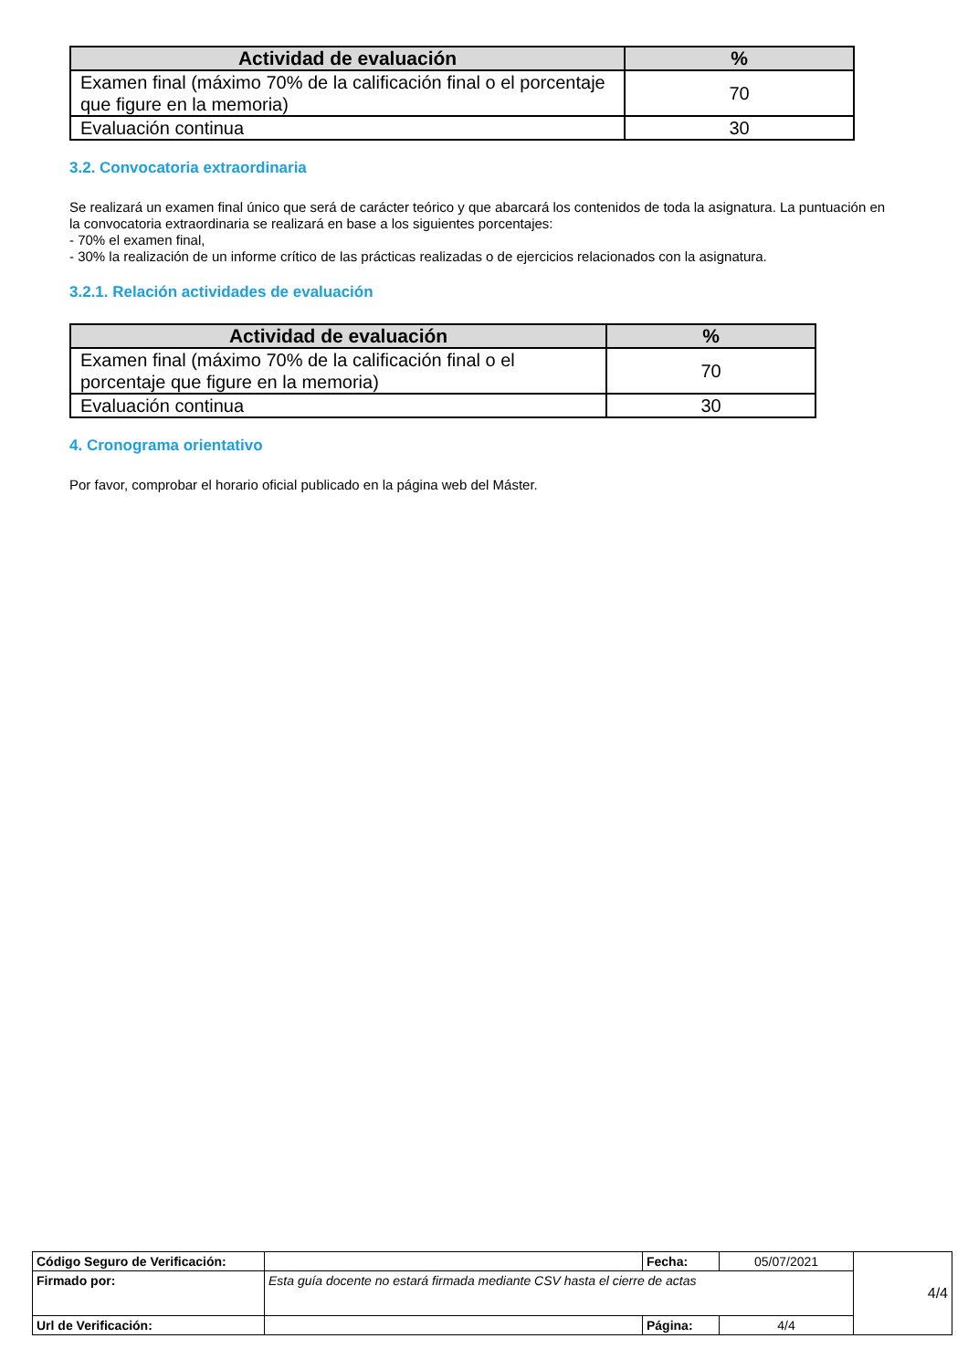| Actividad de evaluación | % |
| --- | --- |
| Examen final (máximo 70% de la calificación final o el porcentaje que figure en la memoria) | 70 |
| Evaluación continua | 30 |
3.2. Convocatoria extraordinaria
Se realizará un examen final único que será de carácter teórico y que abarcará los contenidos de toda la asignatura. La puntuación en la convocatoria extraordinaria se realizará en base a los siguientes porcentajes:
- 70% el examen final,
- 30% la realización de un informe crítico de las prácticas realizadas o de ejercicios relacionados con la asignatura.
3.2.1. Relación actividades de evaluación
| Actividad de evaluación | % |
| --- | --- |
| Examen final (máximo 70% de la calificación final o el porcentaje que figure en la memoria) | 70 |
| Evaluación continua | 30 |
4. Cronograma orientativo
Por favor, comprobar el horario oficial publicado en la página web del Máster.
| Código Seguro de Verificación: | | Fecha: | 05/07/2021 | 4/4 |
| Firmado por: | Esta guía docente no estará firmada mediante CSV hasta el cierre de actas | | | |
| Url de Verificación: | | Página: | 4/4 | |